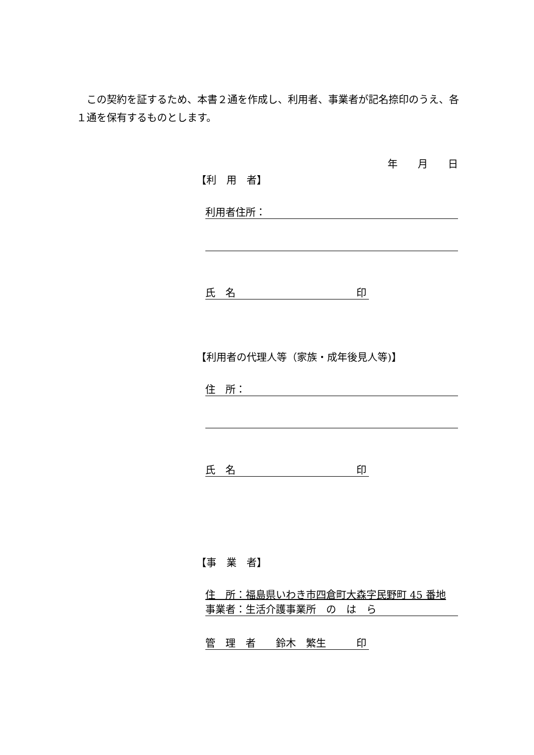この契約を証するため、本書２通を作成し、利用者、事業者が記名捺印のうえ、各１通を保有するものとします。
年　　月　　日
【利　用　者】
利用者住所：
氏　名　　　　　　　　　　　　印
【利用者の代理人等（家族・成年後見人等)】
住　所：
氏　名　　　　　　　　　　　　印
【事　業　者】
住　所：福島県いわき市四倉町大森字民野町 45 番地
事業者：生活介護事業所　の　は　ら
管　理　者　　鈴木　繁生　　　印